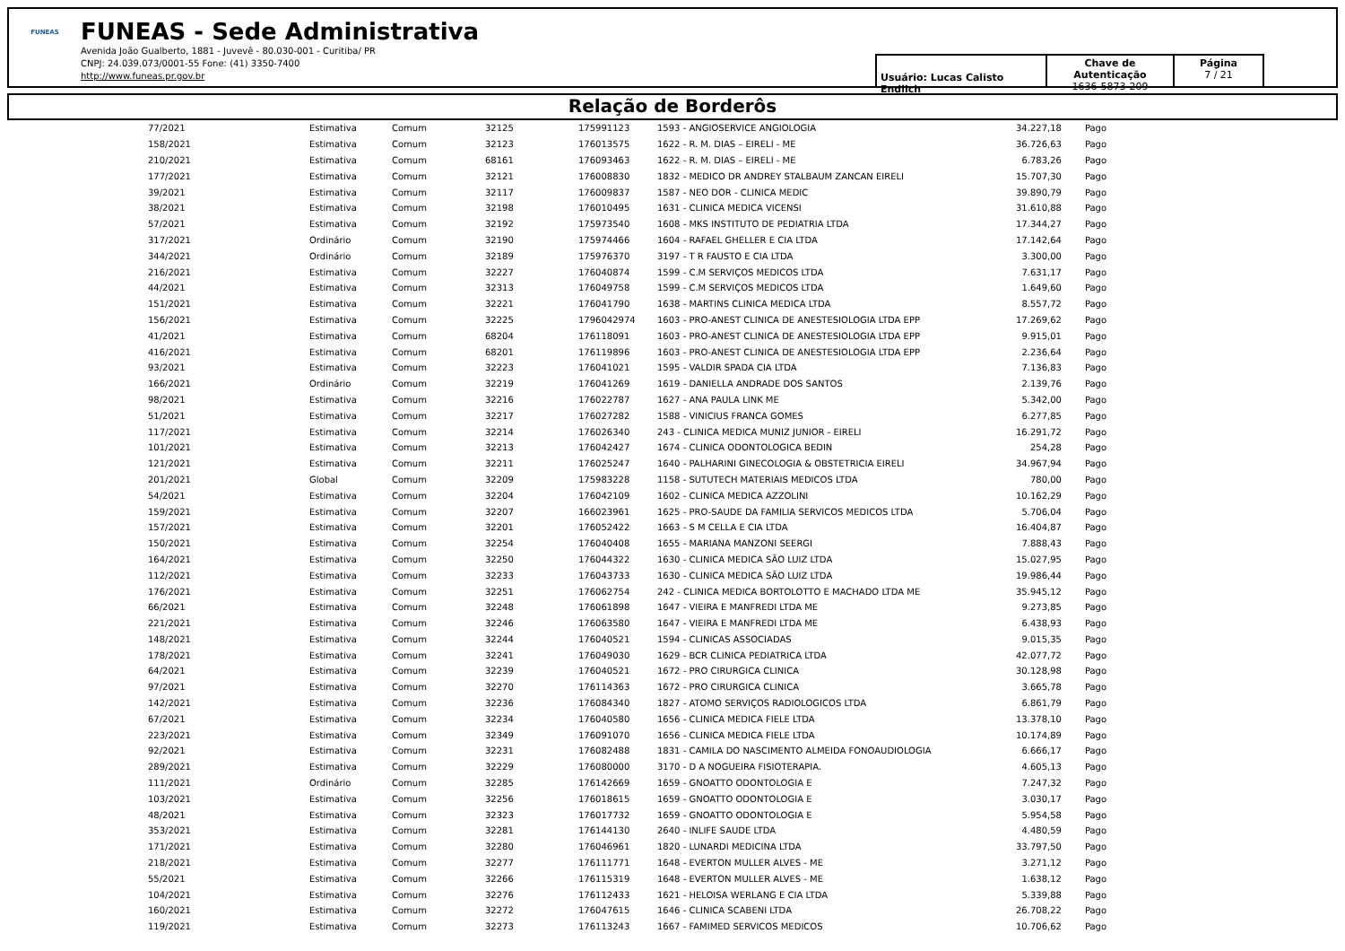FUNEAS
FUNEAS - Sede Administrativa
Avenida João Gualberto, 1881 - Juvevê - 80.030-001 - Curitiba/ PR
CNPJ: 24.039.073/0001-55 Fone: (41) 3350-7400
http://www.funeas.pr.gov.br
Usuário: Lucas Calisto Endlich
Chave de Autenticação
1636-5873-209
Página
7 / 21
Relação de Borderôs
| 77/2021 | Estimativa | Comum | 32125 | 175991123 | 1593 - ANGIOSERVICE ANGIOLOGIA | 34.227,18 | Pago |
| 158/2021 | Estimativa | Comum | 32123 | 176013575 | 1622 - R. M. DIAS – EIRELI - ME | 36.726,63 | Pago |
| 210/2021 | Estimativa | Comum | 68161 | 176093463 | 1622 - R. M. DIAS – EIRELI - ME | 6.783,26 | Pago |
| 177/2021 | Estimativa | Comum | 32121 | 176008830 | 1832 - MEDICO DR ANDREY STALBAUM ZANCAN EIRELI | 15.707,30 | Pago |
| 39/2021 | Estimativa | Comum | 32117 | 176009837 | 1587 - NEO DOR - CLINICA MEDIC | 39.890,79 | Pago |
| 38/2021 | Estimativa | Comum | 32198 | 176010495 | 1631 - CLINICA MEDICA VICENSI | 31.610,88 | Pago |
| 57/2021 | Estimativa | Comum | 32192 | 175973540 | 1608 - MKS INSTITUTO DE PEDIATRIA LTDA | 17.344,27 | Pago |
| 317/2021 | Ordinário | Comum | 32190 | 175974466 | 1604 - RAFAEL GHELLER E CIA LTDA | 17.142,64 | Pago |
| 344/2021 | Ordinário | Comum | 32189 | 175976370 | 3197 - T R FAUSTO E CIA LTDA | 3.300,00 | Pago |
| 216/2021 | Estimativa | Comum | 32227 | 176040874 | 1599 - C.M SERVIÇOS MEDICOS LTDA | 7.631,17 | Pago |
| 44/2021 | Estimativa | Comum | 32313 | 176049758 | 1599 - C.M SERVIÇOS MEDICOS LTDA | 1.649,60 | Pago |
| 151/2021 | Estimativa | Comum | 32221 | 176041790 | 1638 - MARTINS CLINICA MEDICA LTDA | 8.557,72 | Pago |
| 156/2021 | Estimativa | Comum | 32225 | 1796042974 | 1603 - PRO-ANEST CLINICA DE ANESTESIOLOGIA LTDA EPP | 17.269,62 | Pago |
| 41/2021 | Estimativa | Comum | 68204 | 176118091 | 1603 - PRO-ANEST CLINICA DE ANESTESIOLOGIA LTDA EPP | 9.915,01 | Pago |
| 416/2021 | Estimativa | Comum | 68201 | 176119896 | 1603 - PRO-ANEST CLINICA DE ANESTESIOLOGIA LTDA EPP | 2.236,64 | Pago |
| 93/2021 | Estimativa | Comum | 32223 | 176041021 | 1595 - VALDIR SPADA CIA LTDA | 7.136,83 | Pago |
| 166/2021 | Ordinário | Comum | 32219 | 176041269 | 1619 - DANIELLA ANDRADE DOS SANTOS | 2.139,76 | Pago |
| 98/2021 | Estimativa | Comum | 32216 | 176022787 | 1627 - ANA PAULA LINK ME | 5.342,00 | Pago |
| 51/2021 | Estimativa | Comum | 32217 | 176027282 | 1588 - VINICIUS FRANCA GOMES | 6.277,85 | Pago |
| 117/2021 | Estimativa | Comum | 32214 | 176026340 | 243 - CLINICA MEDICA MUNIZ JUNIOR - EIRELI | 16.291,72 | Pago |
| 101/2021 | Estimativa | Comum | 32213 | 176042427 | 1674 - CLINICA ODONTOLOGICA BEDIN | 254,28 | Pago |
| 121/2021 | Estimativa | Comum | 32211 | 176025247 | 1640 - PALHARINI GINECOLOGIA & OBSTETRICIA EIRELI | 34.967,94 | Pago |
| 201/2021 | Global | Comum | 32209 | 175983228 | 1158 - SUTUTECH MATERIAIS MEDICOS LTDA | 780,00 | Pago |
| 54/2021 | Estimativa | Comum | 32204 | 176042109 | 1602 - CLINICA MEDICA AZZOLINI | 10.162,29 | Pago |
| 159/2021 | Estimativa | Comum | 32207 | 166023961 | 1625 - PRO-SAUDE DA FAMILIA SERVICOS MEDICOS LTDA | 5.706,04 | Pago |
| 157/2021 | Estimativa | Comum | 32201 | 176052422 | 1663 - S M CELLA E CIA LTDA | 16.404,87 | Pago |
| 150/2021 | Estimativa | Comum | 32254 | 176040408 | 1655 - MARIANA MANZONI SEERGI | 7.888,43 | Pago |
| 164/2021 | Estimativa | Comum | 32250 | 176044322 | 1630 - CLINICA MEDICA SÃO LUIZ LTDA | 15.027,95 | Pago |
| 112/2021 | Estimativa | Comum | 32233 | 176043733 | 1630 - CLINICA MEDICA SÃO LUIZ LTDA | 19.986,44 | Pago |
| 176/2021 | Estimativa | Comum | 32251 | 176062754 | 242 - CLINICA MEDICA BORTOLOTTO E MACHADO LTDA ME | 35.945,12 | Pago |
| 66/2021 | Estimativa | Comum | 32248 | 176061898 | 1647 - VIEIRA E MANFREDI LTDA ME | 9.273,85 | Pago |
| 221/2021 | Estimativa | Comum | 32246 | 176063580 | 1647 - VIEIRA E MANFREDI LTDA ME | 6.438,93 | Pago |
| 148/2021 | Estimativa | Comum | 32244 | 176040521 | 1594 - CLINICAS ASSOCIADAS | 9.015,35 | Pago |
| 178/2021 | Estimativa | Comum | 32241 | 176049030 | 1629 - BCR CLINICA PEDIATRICA LTDA | 42.077,72 | Pago |
| 64/2021 | Estimativa | Comum | 32239 | 176040521 | 1672 - PRO CIRURGICA CLINICA | 30.128,98 | Pago |
| 97/2021 | Estimativa | Comum | 32270 | 176114363 | 1672 - PRO CIRURGICA CLINICA | 3.665,78 | Pago |
| 142/2021 | Estimativa | Comum | 32236 | 176084340 | 1827 - ATOMO SERVIÇOS RADIOLOGICOS LTDA | 6.861,79 | Pago |
| 67/2021 | Estimativa | Comum | 32234 | 176040580 | 1656 - CLINICA MEDICA FIELE LTDA | 13.378,10 | Pago |
| 223/2021 | Estimativa | Comum | 32349 | 176091070 | 1656 - CLINICA MEDICA FIELE LTDA | 10.174,89 | Pago |
| 92/2021 | Estimativa | Comum | 32231 | 176082488 | 1831 - CAMILA DO NASCIMENTO ALMEIDA FONOAUDIOLOGIA | 6.666,17 | Pago |
| 289/2021 | Estimativa | Comum | 32229 | 176080000 | 3170 - D A NOGUEIRA FISIOTERAPIA. | 4.605,13 | Pago |
| 111/2021 | Ordinário | Comum | 32285 | 176142669 | 1659 - GNOATTO ODONTOLOGIA E | 7.247,32 | Pago |
| 103/2021 | Estimativa | Comum | 32256 | 176018615 | 1659 - GNOATTO ODONTOLOGIA E | 3.030,17 | Pago |
| 48/2021 | Estimativa | Comum | 32323 | 176017732 | 1659 - GNOATTO ODONTOLOGIA E | 5.954,58 | Pago |
| 353/2021 | Estimativa | Comum | 32281 | 176144130 | 2640 - INLIFE SAUDE LTDA | 4.480,59 | Pago |
| 171/2021 | Estimativa | Comum | 32280 | 176046961 | 1820 - LUNARDI MEDICINA LTDA | 33.797,50 | Pago |
| 218/2021 | Estimativa | Comum | 32277 | 176111771 | 1648 - EVERTON MULLER ALVES - ME | 3.271,12 | Pago |
| 55/2021 | Estimativa | Comum | 32266 | 176115319 | 1648 - EVERTON MULLER ALVES - ME | 1.638,12 | Pago |
| 104/2021 | Estimativa | Comum | 32276 | 176112433 | 1621 - HELOISA WERLANG E CIA LTDA | 5.339,88 | Pago |
| 160/2021 | Estimativa | Comum | 32272 | 176047615 | 1646 - CLINICA SCABENI LTDA | 26.708,22 | Pago |
| 119/2021 | Estimativa | Comum | 32273 | 176113243 | 1667 - FAMIMED SERVICOS MEDICOS | 10.706,62 | Pago |